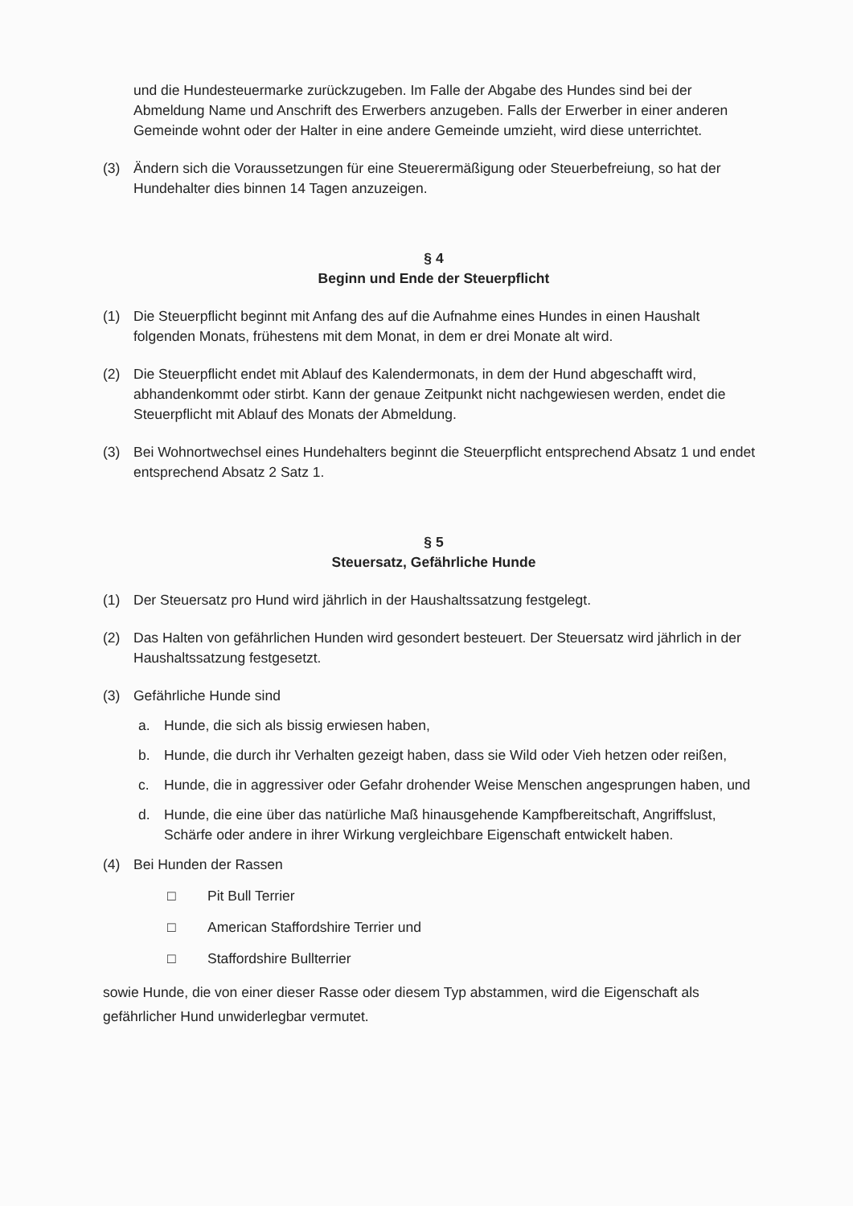und die Hundesteuermarke zurückzugeben. Im Falle der Abgabe des Hundes sind bei der Abmeldung Name und Anschrift des Erwerbers anzugeben. Falls der Erwerber in einer anderen Gemeinde wohnt oder der Halter in eine andere Gemeinde umzieht, wird diese unterrichtet.
(3) Ändern sich die Voraussetzungen für eine Steuerermäßigung oder Steuerbefreiung, so hat der Hundehalter dies binnen 14 Tagen anzuzeigen.
§ 4
Beginn und Ende der Steuerpflicht
(1) Die Steuerpflicht beginnt mit Anfang des auf die Aufnahme eines Hundes in einen Haushalt folgenden Monats, frühestens mit dem Monat, in dem er drei Monate alt wird.
(2) Die Steuerpflicht endet mit Ablauf des Kalendermonats, in dem der Hund abgeschafft wird, abhandenkommt oder stirbt. Kann der genaue Zeitpunkt nicht nachgewiesen werden, endet die Steuerpflicht mit Ablauf des Monats der Abmeldung.
(3) Bei Wohnortwechsel eines Hundehalters beginnt die Steuerpflicht entsprechend Absatz 1 und endet entsprechend Absatz 2 Satz 1.
§ 5
Steuersatz, Gefährliche Hunde
(1) Der Steuersatz pro Hund wird jährlich in der Haushaltssatzung festgelegt.
(2) Das Halten von gefährlichen Hunden wird gesondert besteuert. Der Steuersatz wird jährlich in der Haushaltssatzung festgesetzt.
(3) Gefährliche Hunde sind
a. Hunde, die sich als bissig erwiesen haben,
b. Hunde, die durch ihr Verhalten gezeigt haben, dass sie Wild oder Vieh hetzen oder reißen,
c. Hunde, die in aggressiver oder Gefahr drohender Weise Menschen angesprungen haben, und
d. Hunde, die eine über das natürliche Maß hinausgehende Kampfbereitschaft, Angriffslust, Schärfe oder andere in ihrer Wirkung vergleichbare Eigenschaft entwickelt haben.
(4) Bei Hunden der Rassen
□ Pit Bull Terrier
□ American Staffordshire Terrier und
□ Staffordshire Bullterrier
sowie Hunde, die von einer dieser Rasse oder diesem Typ abstammen, wird die Eigenschaft als gefährlicher Hund unwiderlegbar vermutet.